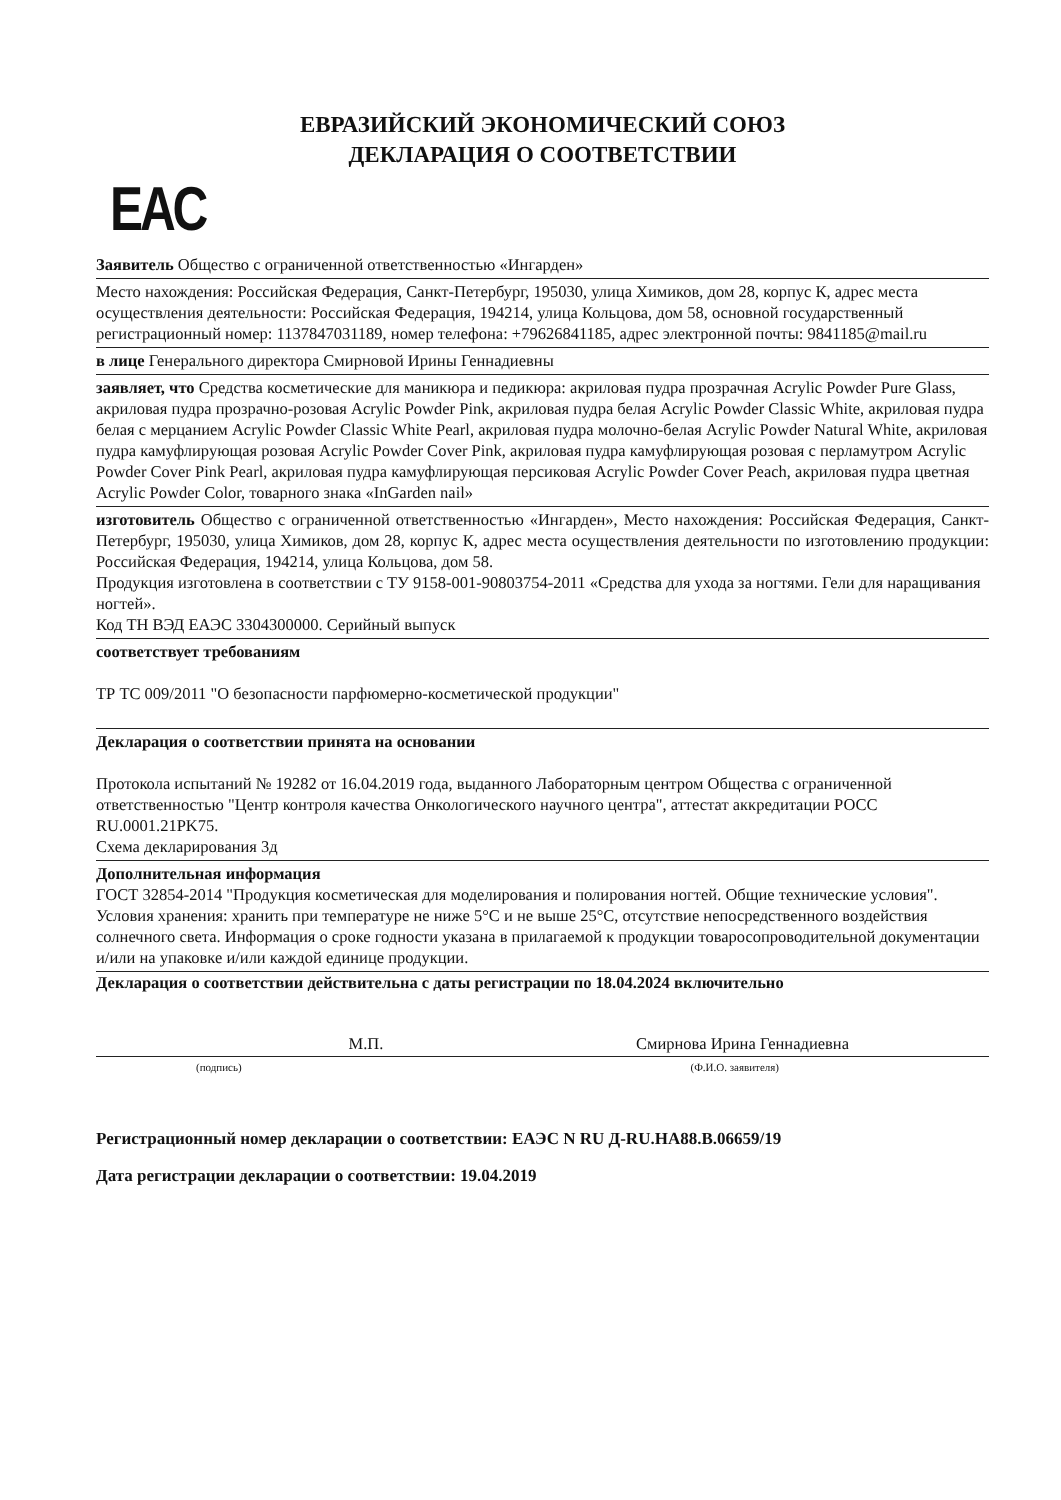ЕВРАЗИЙСКИЙ ЭКОНОМИЧЕСКИЙ СОЮЗ
ДЕКЛАРАЦИЯ О СООТВЕТСТВИИ
EAC
Заявитель Общество с ограниченной ответственностью «Ингарден»
Место нахождения: Российская Федерация, Санкт-Петербург, 195030, улица Химиков, дом 28, корпус К, адрес места осуществления деятельности: Российская Федерация, 194214, улица Кольцова, дом 58, основной государственный регистрационный номер: 1137847031189, номер телефона: +79626841185, адрес электронной почты: 9841185@mail.ru
в лице Генерального директора Смирновой Ирины Геннадиевны
заявляет, что Средства косметические для маникюра и педикюра: акриловая пудра прозрачная Acrylic Powder Pure Glass, акриловая пудра прозрачно-розовая Acrylic Powder Pink, акриловая пудра белая Acrylic Powder Classic White, акриловая пудра белая с мерцанием Acrylic Powder Classic White Pearl, акриловая пудра молочно-белая Acrylic Powder Natural White, акриловая пудра камуфлирующая розовая Acrylic Powder Cover Pink, акриловая пудра камуфлирующая розовая с перламутром Acrylic Powder Cover Pink Pearl, акриловая пудра камуфлирующая персиковая Acrylic Powder Cover Peach, акриловая пудра цветная Acrylic Powder Color, товарного знака «InGarden nail»
изготовитель Общество с ограниченной ответственностью «Ингарден», Место нахождения: Российская Федерация, Санкт-Петербург, 195030, улица Химиков, дом 28, корпус К, адрес места осуществления деятельности по изготовлению продукции: Российская Федерация, 194214, улица Кольцова, дом 58.
Продукция изготовлена в соответствии с ТУ 9158-001-90803754-2011 «Средства для ухода за ногтями. Гели для наращивания ногтей».
Код ТН ВЭД ЕАЭС 3304300000. Серийный выпуск
соответствует требованиям
ТР ТС 009/2011 "О безопасности парфюмерно-косметической продукции"
Декларация о соответствии принята на основании
Протокола испытаний № 19282 от 16.04.2019 года, выданного Лабораторным центром Общества с ограниченной ответственностью "Центр контроля качества Онкологического научного центра", аттестат аккредитации РОСС RU.0001.21PK75.
Схема декларирования 3д
Дополнительная информация
ГОСТ 32854-2014 "Продукция косметическая для моделирования и полирования ногтей. Общие технические условия". Условия хранения: хранить при температуре не ниже 5°C и не выше 25°C, отсутствие непосредственного воздействия солнечного света. Информация о сроке годности указана в прилагаемой к продукции товаросопроводительной документации и/или на упаковке и/или каждой единице продукции.
Декларация о соответствии действительна с даты регистрации по 18.04.2024 включительно
М.П. Смирнова Ирина Геннадиевна
(подпись) (Ф.И.О. заявителя)
Регистрационный номер декларации о соответствии: ЕАЭС N RU Д-RU.HA88.B.06659/19
Дата регистрации декларации о соответствии: 19.04.2019